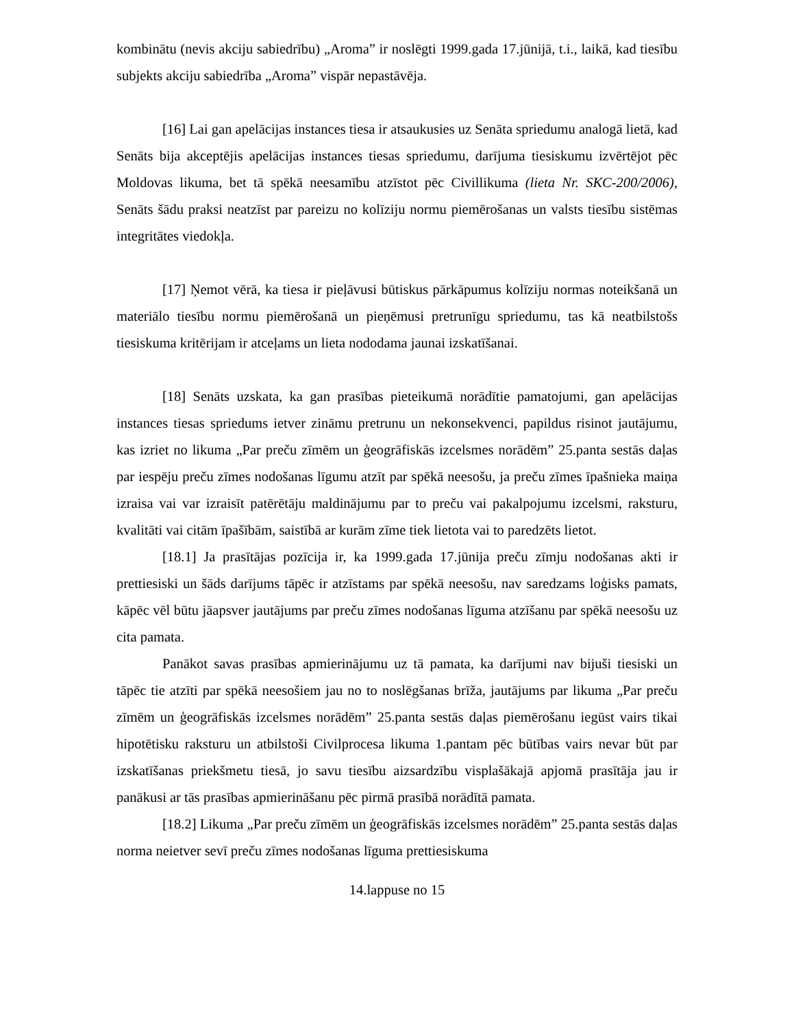kombinātu (nevis akciju sabiedrību) „Aroma” ir noslēgti 1999.gada 17.jūnijā, t.i., laikā, kad tiesību subjekts akciju sabiedrība „Aroma” vispār nepastāvēja.
[16] Lai gan apelācijas instances tiesa ir atsaukusies uz Senāta spriedumu analogā lietā, kad Senāts bija akceptējis apelācijas instances tiesas spriedumu, darījuma tiesiskumu izvērtējot pēc Moldovas likuma, bet tā spēkā neesamību atzīstot pēc Civillikuma (lieta Nr. SKC-200/2006), Senāts šādu praksi neatzīst par pareizu no kolīziju normu piemērošanas un valsts tiesību sistēmas integritātes viedokļa.
[17] Ņemot vērā, ka tiesa ir pieļāvusi būtiskus pārkāpumus kolīziju normas noteikšanā un materiālo tiesību normu piemērošanā un pieņēmusi pretrunīgu spriedumu, tas kā neatbilstošs tiesiskuma kritērijam ir atceļams un lieta nododama jaunai izskatīšanai.
[18] Senāts uzskata, ka gan prasības pieteikumā norādītie pamatojumi, gan apelācijas instances tiesas spriedums ietver zināmu pretrunu un nekonsekvenci, papildus risinot jautājumu, kas izriet no likuma „Par preču zīmēm un ģeogrāfiskās izcelsmes norādēm” 25.panta sestās daļas par iespēju preču zīmes nodošanas līgumu atzīt par spēkā neesošu, ja preču zīmes īpašnieka maiņa izraisa vai var izraisīt patērētāju maldinājumu par to preču vai pakalpojumu izcelsmi, raksturu, kvalitāti vai citām īpašībām, saistībā ar kurām zīme tiek lietota vai to paredzēts lietot.
[18.1] Ja prasītājas pozīcija ir, ka 1999.gada 17.jūnija preču zīmju nodošanas akti ir prettiesiski un šāds darījums tāpēc ir atzīstams par spēkā neesošu, nav saredzams loģisks pamats, kāpēc vēl būtu jāapsver jautājums par preču zīmes nodošanas līguma atzīšanu par spēkā neesošu uz cita pamata.
Panākot savas prasības apmierinājumu uz tā pamata, ka darījumi nav bijuši tiesiski un tāpēc tie atzīti par spēkā neesošiem jau no to noslēgšanas brīža, jautājums par likuma „Par preču zīmēm un ģeogrāfiskās izcelsmes norādēm” 25.panta sestās daļas piemērošanu iegūst vairs tikai hipotētisku raksturu un atbilstoši Civilprocesa likuma 1.pantam pēc būtības vairs nevar būt par izskatīšanas priekšmetu tiesā, jo savu tiesību aizsardzību visplašākajā apjomā prasītāja jau ir panākusi ar tās prasības apmierināšanu pēc pirmā prasībā norādītā pamata.
[18.2] Likuma „Par preču zīmēm un ģeogrāfiskās izcelsmes norādēm” 25.panta sestās daļas norma neietver sevī preču zīmes nodošanas līguma prettiesiskuma
14.lappuse no 15